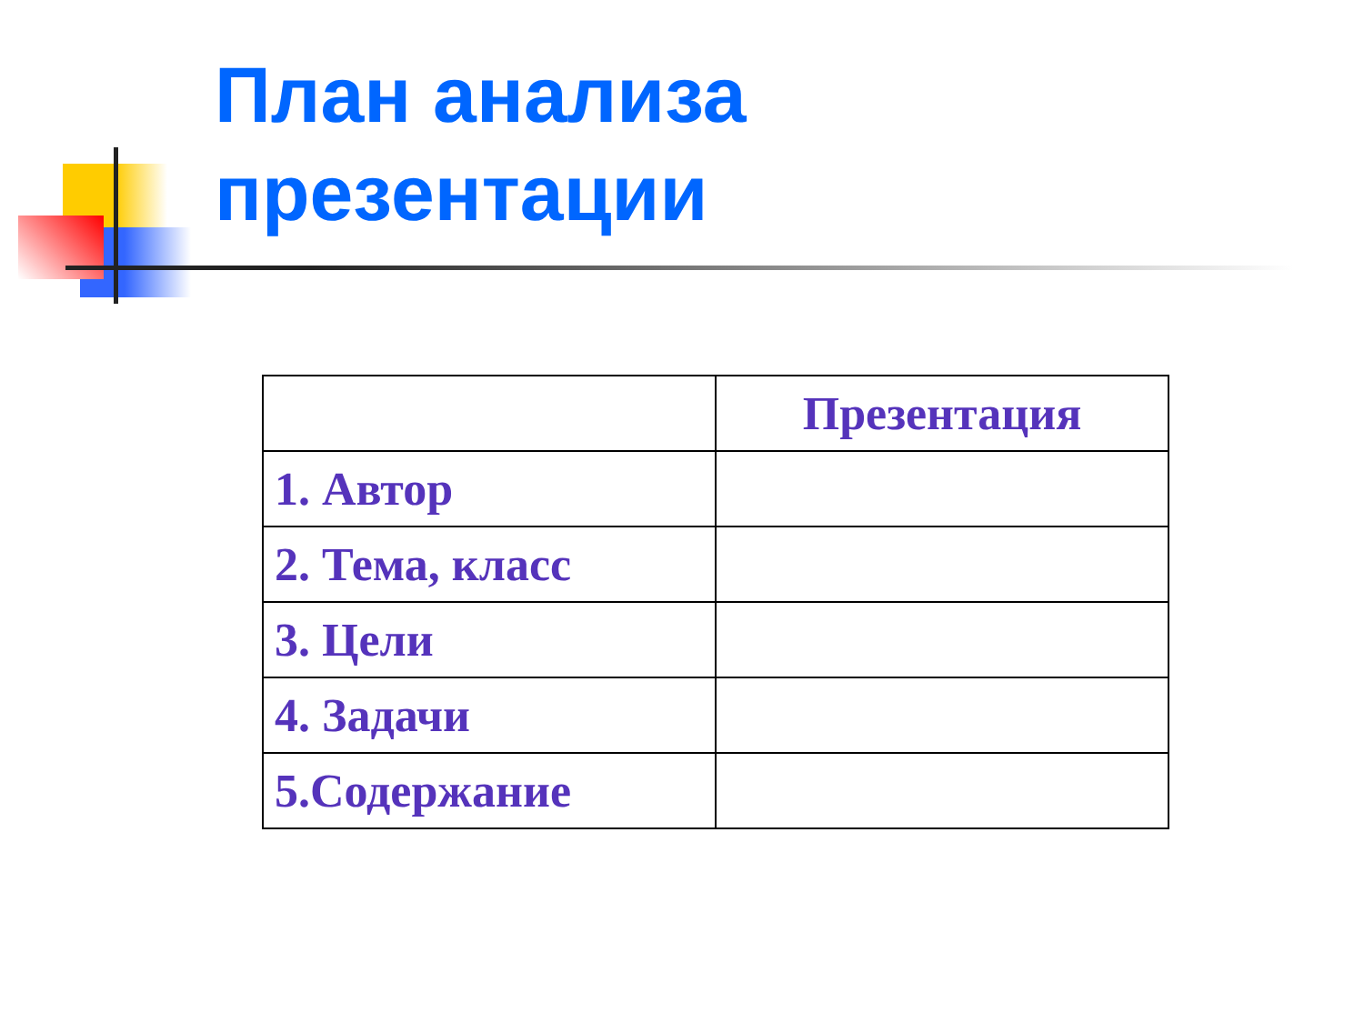План анализа
презентации
| | Презентация |
| 1. Автор | |
| 2. Тема, класс | |
| 3. Цели | |
| 4. Задачи | |
| 5.Содержание | |